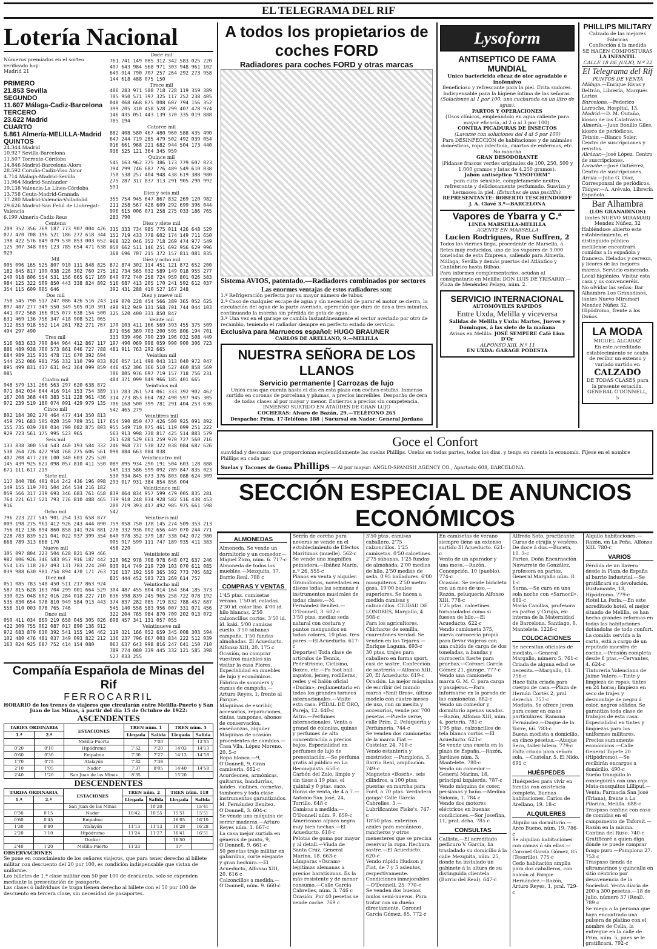EL TELEGRAMA DEL RIF
Lotería Nacional
Números premiados en el sorteo verificado hoy:
Madrid 21
PRIMERO
21.853 Sevilla
SEGUNDO
11.607 Málaga-Cadiz-Barcelona
TERCERO
23.622 Madrid
CUARTO
5.861 Almería-MELILLA-Madrid
QUINTOS
24.344 Madrid
10.927 Sevilla-Barcelona
11.507 Torrente-Córdoba
14.846 Madrid-Barcelona-Alora
28.592 Coruña-Cadiz-Viso Alcor
4.714 Málaga-Madrid-Sevilla
11.964 Madrid-Santander
19.138 Valencia-La Línea-Córdoba
13.758 Ceuta-Madrid-Granada
17.280 Madrid-Valencia-Valladolid
29.626 Madrid-San Feliú de Llobregat-Valencia
6.199 Almería-Cadiz-Reus
Centena
209 352 356 769 187 773 907 004 426 077 470 708 196 521 186 272 618 344 198 422 576 849 079 530 853 003 652 125 307 348 085 123 785 654 471 638 929
Mil
905 096 165 525 807 910 111 848 825 182 845 817 199 038 226 302 760 275 240 918 806 554 531 156 665 617 169 984 125 322 509 850 443 338 824 802 354 115 609 005 646
Dos mil
758 545 790 517 247 086 426 516 243 897 487 277 349 550 349 505 010 301 441 072 568 166 015 077 638 154 500 631 469 136 756 347 418 908 521 065 312 853 918 552 114 261 782 271 767 494 297 490
Tres mil
516 983 633 790 844 964 412 867 117 886 489 938 700 573 861 046 727 788 684 989 315 935 478 715 670 392 694 544 252 086 981 756 332 110 799 033 895 499 831 437 631 042 364 099 859 085
Cuatro mil
948 579 131 266 563 297 620 638 872 071 842 034 644 416 914 153 754 389 167 208 368 449 383 511 228 961 436 972 239 519 180 074 091 429 979 135
Cinco mil
802 184 302 270 464 477 414 350 813 459 791 683 505 020 359 789 351 117 155 735 039 780 034 790 082 875 803 929 723 561 175 995 523 965
Seis mil
133 838 300 554 543 460 193 584 332 538 264 726 427 958 768 275 606 561 407 208 477 218 100 340 603 225 520 145 439 925 621 098 057 810 411 550 671 111 617 219
Siete mil
117 840 786 401 014 242 436 196 098 149 155 119 701 504 264 534 216 182 059 566 317 239 693 346 683 761 658 764 221 617 521 793 776 810 488 465 916
Ocho mil
796 223 227 545 901 254 131 658 877 009 198 275 961 412 926 243 444 090 756 812 136 894 860 858 141 924 881 228 783 839 521 041 022 937 399 354 668 789 313 668 170
Nueve mil
305 097 804 223 504 628 821 639 466 982 006 926 346 583 057 916 187 442 554 135 118 287 493 131 783 224 200 039 988 630 981 754 894 470 171 763
Diez mil
051 085 783 548 450 511 217 863 924 587 815 628 163 704 299 001 664 529 330 025 048 602 016 284 018 227 710 535 830 654 978 810 949 584 913 443 556 310 003 078 765 746
Once mil
050 411 034 869 219 658 045 305 026 422 309 755 062 087 017 890 136 912 972 683 879 630 392 541 155 196 462 102 480 476 481 037 349 093 822 212 163 024 925 687 752 414 154 080
Doce mil
761 741 149 085 312 342 583 025 220 407 643 984 568 971 303 948 961 102 649 914 790 707 257 264 292 273 958 144 618 488 075 150
Trece mil
486 283 971 588 718 728 119 359 389 705 950 571 397 325 117 252 238 405 048 068 668 875 008 607 794 156 352 399 205 310 458 528 299 407 478 974 146 435 051 443 139 370 335 019 888 785 194
Catorce mil
882 408 580 467 480 960 588 435 490 647 244 719 285 479 502 492 039 054 016 661 968 221 682 944 504 173 440 936 525 121 364 345 959
Quince mil
545 163 962 375 386 173 779 607 023 794 799 746 687 776 489 549 610 038 750 538 257 404 948 438 619 388 980 275 287 317 837 313 291 905 290 992 591
Diez y seis mil
355 754 945 647 867 832 269 120 982 211 258 567 428 609 292 699 396 044 996 615 006 071 258 275 033 186 765 283 790
Diez y siete mil
335 333 734 985 775 011 426 648 529 152 719 433 778 602 174 149 711 650 968 322 046 352 718 269 474 977 549 050 662 511 146 251 692 956 629 996 368 696 707 215 372 157 811 081 835
Diez y ocho mil
872 874 302 114 451 121 872 652 200 162 734 565 032 589 149 018 955 277 649 972 740 258 724 959 801 026 583 516 687 413 205 170 241 592 612 037 392 431 288 410 527 167 248
Diez y nueve mil
149 070 228 454 566 389 365 052 625 490 912 949 131 568 701 744 044 103 325 520 400 331 850 847
Veinte mil
170 103 411 166 569 393 455 375 509 871 056 369 703 200 595 806 194 701 333 939 496 790 239 196 032 508 449 197 490 069 998 059 990 900 306 723 481 911 763 292 665
Veintiun mil
026 057 141 498 043 313 040 972 047 446 452 306 366 510 527 460 858 569 706 805 976 697 719 157 718 756 231 484 371 099 049 966 185 401 665
Veintidos mil
113 283 261 574 061 333 392 902 462 314 273 853 664 782 490 597 945 305 706 168 500 399 781 291 404 253 636 542 465 279
Veintitres mil
654 590 850 477 426 500 925 091 892 955 549 710 075 461 119 099 251 222 563 913 998 738 817 425 514 883 579 261 628 529 661 259 970 727 560 716 246 968 737 538 322 038 084 687 626 098 884 663 084 038
Veinticuatro mil
089 895 934 290 191 504 603 128 888 549 133 586 599 092 789 847 835 023 530 934 845 673 376 803 088 624 309 293 017 931 384 854 856 004
Veinticinco mil
839 864 834 957 599 479 005 835 281 739 918 248 034 928 582 516 438 453 200 719 393 417 492 985 975 661 598 542
Veintiseis mil
759 058 750 178 145 274 509 353 213 278 332 936 002 656 449 070 244 771 640 978 352 379 187 338 042 072 980 905 917 599 111 747 189 935 411 383 458 220
Veintisiete mil
320 962 978 708 978 648 072 637 246 930 914 749 219 720 103 070 611 085 716 137 192 559 365 392 773 705 682 835 444 452 583 723 269 614 757
Veintiocho mil
304 487 455 804 014 164 364 185 373 636 598 839 245 965 258 722 078 192 374 837 282 085 719 832 788 457 687 545 140 558 583 956 007 331 071 456 322 204 765 984 870 709 202 013 072 698 457 341 131 057 055
Veintinueve mil
119 321 166 052 659 345 008 303 594 136 237 796 867 003 834 222 512 039 063 637 643 998 816 247 641 150 710 789 774 080 339 445 332 121 585 398 527 033 255
Compañía Española de Minas del Rif
FERROCARRIL
HORARIO de los trenes de viajeros que circularán entre Melilla-Puerto y San Juan de las Minas, á partir del día 15 de Octubre de 1922:
ASCENDENTES
| TARIFA ORDINARIA | | ESTACIONES | TREN núm. 1 | | TREN núm. 5 | |
| --- | --- | --- | --- | --- | --- | --- |
| 1.ª | 2.ª | | Llegada | Salida | Llegada | Salida |
| | | Melilla-Puerto | | 7'00 | | 13'55 |
| 0'20 | 0'10 | Hipódromo | 7'52 | 7'20 | 14'03 | 14'13 |
| 0'60 | 0'30 | Empalme | 7'30 | 7'27 | 14'13 | 14'18 |
| 1'70 | 0'75 | Atalayón | 7'32 | 7'38 | | |
| 2'10 | 1'05 | Nador | 7'37 | 8'05 | 14'40 | 14'58 |
| 2'40 | 1'20 | San Juan de las Minas | 8'35 | | 15'20 | |
DESCENDENTES
| TARIFA ORDINARIA | | ESTACIONES | TREN núm. 2 | | TREN núm. 118 | |
| --- | --- | --- | --- | --- | --- | --- |
| 1.ª | 2.ª | | Llegada | Salida | Llegada | Salida |
| | | San Juan de las Minas | | 10'20 | | 15'41 |
| 0'30 | 0'15 | Nador | 10'42 | 10'55 | 15'51 | 15'51 |
| 0'60 | 0'45 | Empalme | | | 16'05 | 16'10 |
| 1'30 | 0'80 | Atalayón | 11'13 | 11'13 | 16'28 | 16'28 |
| 2'20 | 1'10 | Hipódromo | 11'24 | 11'27 | 16'41 | 16'51 |
| | | Docker | | | 16'50 | |
| 2'40 | 1'20 | Melilla-Puerto | 11'33 | | 17' | |
OBSERVACIONES
Se pone en conocimiento de los señores viajeros, que para tener derecho al billete militar con descuento del 20 por 100, es condición indispensable que vistan de uniforme.
Los billetes de 1.ª clase militar con 50 por 100 de descuento, solo se expenden mediante la presentación de pasaporte.
Las clases ó individuos de tropa tienen derecho al billete con el 50 por 100 de descuento en tercera clase, sin necesidad de pasaportes.
A todos los propietarios de coches FORD
Radiadores para coches FORD y otras marcas
Sistema AVIOS, patentado.—Radiadores combinados por sectores
Las enormes ventajas de estos radiadores son:
1.ª Refrigeración perfecta por su mayor número de tubos.
2.ª Caso de cualquier escape de agua y sin necesidad de parar el motor se cierra, la circulación del agua de la parte averiada, operación que dura de dos a tres minutos, continuando la marcha sin pérdida de gota de agua.
3.ª Una vez en el garage se cambia instantáneamente el sector averiado por otro de recambio, teniendo el radiador siempre en perfecto estado de servicio.
Exclusiva para Marruecos español: HUGO BRAUNER
CARLOS DE ARELLANO, 9.—MELILLA
NUESTRA SEÑORA DE LOS LLANOS
Servicio permanente | Carrozas de lujo
Unica casa que cuenta hasta el día en esta plaza con coches estufas. Inmenso surtido en coronas de porcelana y plumas, a precios increíbles. Despacho de cera de todas clases al por mayor y menor. Entierros a precios sin competencia.
INMENSO SURTIDO EN ATAÚDES DE GRAN LUJO
COCHERAS: Alvaro de Bazán, 29.—TELÉFONO 265
Despacho: Prim, 17-Teléfono 188 | Sucursal en Nador: General Jordana
Lysoform
ANTISEPTICO DE FAMA MUNDIAL
Unico bactericida eficaz de olor agradable e inofensivo
Beneficioso y refrescante para la piel. Evita sudores. Indispensable para la higiene íntima de las señoras. (Soluciones al 1 por 100, una cucharada en un litro de agua).
PARTOS Y OPERACIONES
(Usos clínicos, empleándolo en agua caliente para mayor eficacia, al 2 ó al 3 por 100).
CONTRA PICADURAS DE INSECTOS
(Lavarse con soluciones del 4 al 5 por 100)
Para DESINFECCION de habitaciones y de animales domésticos, ropa infectada, cuartos de enfermos, etc. No mancha
GRAN DESODORANTE
(Pídanse frascos verdes originales de 100, 250, 500 y 1.000 gramos y latas de 4.250 gramos).
Jabón antiséptico "LYSOFORM"
para cutis sensible, completamente neutro, refrescante y deliciosamente perfumado. Suaviza y hermosea la piel. (Estuches de una pastilla).
REPRESENTANTE: ROBERTO TESCHENDORFF
J. A. Clavé 3.º—BARCELONA
Vapores de Ybarra y C.ª
LINEA MARSELLA-MELILLA
AGENTE EN MARSELLA
Lucien Rodrigues, Rue Suffren, 2
Todos los viernes llega, procedente de Marsella, á fletes muy reducidos, uno de los vapores de 3.000 toneladas de esta Empresa, saliendo para Almería, Málaga, Sevilla y demás puertos del Atlántico y Cantábrico hasta Bilbao.
Para informes complementarios, acudan al consignatario en Melilla: DON LUIS DE YRISARRY.—Plaza de Menéndez Pelayo, núm. 2.
SERVICIO INTERNACIONAL
AUTOMÓVILES RAPIDOS
Entre Uxda, Melilla y viceversa
Salidas de Melilla y Uxda: Martes, Jueves y Domingos, á las siete de la mañana
Avisos en Melilla: JOSÉ SEMPERE Café Lion D'Or
ALFONSO XIII, N.º 11
EN UXDA: GARAGE PODESTA
PHILLIPS MILITARY
Calzado de las mejores Fábricas
Confección á la medida
SE HACEN COMPOSTURAS
LA INFANTIL
CALLE 18 DE JULIO, N.º 22
El Telegrama del Rif
PUNTOS DE VENTA
Málaga.—Enrique Rivas y Beltrán, Librería, Marqués Larios.
Barcelona.—Federico Larroche, Hospital, 13.
Madrid.—D. M. Outaño, kiosco de las Calatravas.
Almería.—Juan Bonillo Giles, kiosco de periódicos.
Tetuán.—Blanco Soler, Centro de suscripciones y revistas.
Alcázar.—José López, Centro de suscripciones.
Larache.—José Gutiérrez, Centro de suscripciones.
Arcila.—Julio G. Díaz, Corresponsal de periódicos.
Tánger.—A. Arévalo, Librería Española.
Bar Alhambra
(LOS GRANADINOS)
(antes NUEVO MIRAMAR)
Mendez Núñez, 32
Habiéndose abierto este establecimiento, el distinguido público melillense encontrará comidas a la española y francesa. Helados y cerveza, y licores de las mejores marcas. Servicio esmerado. Local higiénico. Visitar esta casa y os convenceréis.
No olvidar las señas: Bar Alhambra Los Granadinos, (antes Nuevo Miramar) Mendez Núñez 32, Hipódromo, frente a los Doños.
LA MODA
MIGUEL ALCARAZ
En este acreditado establecimiento se acaba de recibir un extenso y variado surtido en
CALZADO
DE TODAS CLASES para la presente estación.
GENERAL O'DONNELL, 5
Goce el Confort
suavidad y descanso que proporcionan esplendidamente las suelas Phillips. Uselas en todas partes, todos los días, y tenga en cuenta la economía. Fíjese en el nombre Phillips en cada par.
Suelas y Tacones de Goma Phillips — Al por mayor: ANGLO-SPANISH AGENCY CO., Apartado 608, BARCELONA.
SECCIÓN ESPECIAL DE ANUNCIOS ECONÓMICOS
ALMONEDAS
Almoneda. Se vende un dormitorio y un comedor.—Miguel Zazo, núm. 6. 717-c
Almoneda de todos los muebles.—Mezquita, 37, Barrio Real. 788 c
COMPRAS Y VENTAS
1'45 ptas. camisetas verano. 1'50 id. caladas. 2'30 id. color liso. 4'00 id. hilo blancas. 2'50 calzoncillos cortos. 3'50 id. id. kaki. 5'00 camisas cuello. 3'50 sábanas campaña. 1'50 fundas almohadas. El Acueducto. Alfonso XIII, 20. 175 c
Ocasión, no comprar vuestros muebles sin visitar la casa Flores. Especialidad en muebles de lujo y económicos. Fábrica de somniers y camas de campaña.—Arturo Reyes, 1, frente al Parque.
Máquinas de escribir, accesorios, reparaciones, cintas, tampones, abonos de conservación, enseñanzas, alquiler. Máquinas de ocasión procedentes de cambios.—Casa Vila, López Moreno, 20. 5-c
Ropa blanca.—9, O'Donnell, 9, Gran camisería. 662-c
Acordeones, armónicas, guitarras, bandurrias, laúdes, violines, cornetas, tambores y toda clase instrumentos garantizados. M. Fernández Benítez. O'Donnell, 3. 604-c
Se vende una máquina de serrar maderas.—Arturo Reyes núm. 1. 667-c
La casa mejor surtida en géneros de punto, 9, O'Donnell, 9. 661-c
50 pesetas traje militar en gabardina, corte elegante y gran hechura.—El Acueducto, Alfonso XIII, 20. 616 c
Calzoncillos a medida.—O'Donnell, núm. 9. 660-c
Serrín de corcho para neveras se vende en el establecimiento de Efectos Marítimos (muelle). 562-c
Se vende una magnífica peinadora.—Ibáñez Marín, n.º 26. 555-c
Pianos en venta y alquiler. Gramófonos, novedades en discos todas las semanas é instrumentos musicales de todas clases.—M. Fernández Benítez.—O'Donnell, 3. 602-c
3'50 ptas. medias seda natural con costura y puntos menguados en todos colores, 10 ptas. tres pares.—El Acueducto. 617-c
Deportes! Toda clase de artículos de Tennis, Pedestrismo, Ciclismo, Boxeo, etc.—Fa foot ball: zapatos, jersey, rodilleras, redes y el balón oficial «Ducim», reglamentario en todos los grandes torneos internacionales.—Visite esta casa: PEDAL DE ORO, Pareja, 12. 640-c
Astra.—Perfumes internacionales. Venta a granel de colonias, quinas y perfumes de alta concentración a precios bajos. Especialidad en perfumes de lujo de presentación.—Se perfuma gratis al público en La Reconquista. 650-c
Carbón del Zalo, limpio y sin tizos á 19 ptas. el quintal y 0 ptas. saco. Horas de venta, de 4 a 7.—Antonio San José, 24, Torrillo. 648 c
Camisas a medida.—O'Donnell núm. 9. 659-c
Americanas alpaca negra muy bien hechas.—El Acueducto. 618-c
Pelotas de goma por mayor y al detall.—Viuda de Santa Cruz, General Marina, 18. 663-c
Lámparas «Osram» legítimas alemanas a precios baratísimos. Es la más resistente y de menor consumo.—Calle García Cabrelles, núm. 3. 746 c
Ocasión. Por 40 pesetas se vende coche. 769 c
3'50 ptas. camisas caballero. 2'75 calzoncillos. 1'25 camisetas. 0'50 calcetines. 2'75 sábanas. 1'25 fundas de almohada. 2'00 medias de hilo. 2'50 medias de seda. 0'95 bañadores. 6'00 mosquiteros. 2'50 metro gasa. 19'00 baules superiores. Se hacen a medida camisas y calzoncillos. CIUDAD DE LONDRES, Margallo, 4. 508-c
Para los agricultores. Chícharos de semilla, cuarentones verdad. Se venden en los Tejares.—Enrique Laguna. 693-c
30 ptas. trajes para caballero en forma sport, casi de sastre. Confección de sastrería.—Alfonso XIII, 20, El Acueducto. 619-c
Ocasión. La mejor máquina de escribir del mundo marca «Smit Bros», último modelo con cuatro meses de uso, con su mesita y accesorios, vende por 700 pesetas.—Puede verse, calle Prim, 2, Peluquería y Perfumería. 744-c
Se venden dos camionetas de la marca Fiat.—Castelar, 24. 718-c
Vendo estantería y mostrador. —Pamplona, 3, Barrio Real, ampliación. 749-c
Magnetos «Bosch», seis cilindros, a 100 ptas; puestas en marcha para Ford, a 70 ptas. Verdadera ganga! Calle García Cabrelles, 3.—Lubrificantes Fiske's. 747-c
18'50 ptas. enterizos azules para mecánicos, rancheros y otros menesteres que se precisa reservar la ropa. Hechura sastre.—El Acueducto. 620-c
Vendo rápido Hudson y Fiat, de 7 y 5 asientos, respectivamente. Condiciones inmejorables.—O'Donnell, 25. 770-c
Se venden dos buenos mulos semi-nuevos. Para tratar con su dueño directamente, Coronel García Gómez, 85. 772-c
En camisetas de verano siempre tiene un extenso surtido El Acueducto. 621-c
Venta de un aparador y una mesa.—Razón, Concepción, 10 (pueblo). 774-c
Ocasión. Se vende bicicleta con un mes de uso.—Razón, peluquería Alfonso XIII. 778-c
1'25 ptas. calcetines tornasolados como si fuesen de hilo.—El Acueducto. 622-c
Vendo camioneta 375, nueva carrocería propia para llevar viajeros con una cabida de carga de dos toneladas, a bandas y carrocería fuerte para pruebas.—Coronel García Gómez 21, garage. 777-c
Vendo una camioneta marca G. M. C. para carga y pasajeros.—Para informarse en la parada de las camionetas. 882-c
Vendo un comedor y dormitorio apenas usados.—Razón, Alfonso XIII, núm. 4, portería. 781-c
1'95 ptas. calzoncillos de tela blanca cortos.—El Acueducto. 623-c
Se vende una caseta en la plaza de España.—Razón, Jardines núm. 3, Mantelete. 780-c
Vendo un comedor.—General Marina, 18, principal izquierda. 787-c
Vendo máquina de coser, persianas y baño.—Medina Sidonia, 1. 784 c
Vendo dos motores eléctricos en buenas condiciones.—Sor Josefina, 11, pral. dcha. 785 c
CONSULTAS
Callista.—El acreditado pedicuro V. García, ha trasladado su domicilio á la calle Mezquita, núm. 25, donde ha instalado un gabinete á la altura de su distinguida clientela (Barrio del Real). 647-c
Alfredo Soto, practicante. Curas de cirujía y venéreo. De doce á dos.—Buceta, 10. 3-c
Partos. Doña Encarnación Navarrete de González, profesora en partos. General Margallo núm. 8. 1-c
Sarna.—Se cura en una sola noche con «Sarnocil». 681-c
María Canillas, profesora en partos y Cirujía, ex-interna de la Maternidad de Barcelona. Santiago, 8, Mantelete. 1226-c
COLOCACIONES
Se necesitan oficiales de modista.—General Margallo, número 5. 761-c
Criada de alguna edad se necesita.—Margallo, 11. 756-c
Hace falta criada para cuerpo de casa.—Plaza de Hernán Cortés 2, pral. derecha. 757-c
Modista. Se ofrece joven para coser en casas particulares. Ramona Fernández.—Duque de la Torre, 66. 783-c
Buena modista a domicilio, en cinco pesetas.—Ataque Seco, taller hilero. 779-c
Falta criada para señora sola. —Castelar, 5, El Nido. 691 c
HUÉSPEDES
Huéspedes para vivir en familia con asistencia completa. Buenas habitaciones. Carlos de Arellano, 19. 18-c
ALQUILERES
Alquilo un dormitorio.—Arco Bueno, núm. 19. 786-c
Se alquilan habitaciones con camas ó sin ellas.—Coronel García Gómez, 85 (Tesorillo). 775-c
Cedo habitación amplia para dos caballeros, con balcón al Parque Hernández.—Razón, Arturo Reyes, 1, pral. 729-c
Alquilo habitaciones.—Razón, en La Peña, Alfonso XIII. 780-c
VARIOS
Pérdida de un llavero desde la Plaza de España al barrio Industrial.—Se gratificará su devolución, Bustamante, 18, Hipódromo. 779-c
Hotel La Perla.—En este acreditado hotel, el mejor situado de Melilla, se han hecho grandes reformas en todas las habitaciones dotándolas de todo confort. La comida servida a la carta, está a cargo de un reputado maestro de cocina.—Pensión completa desde 6 ptas.—Cervantes, 4. 624-c
Tintorería Valenciana de Jaime Valero.—Tinte y limpieza de ropas; tintes en 24 horas; limpieza en seco de trajes y desmontaje de negro á color, negros sólidos. Se garantiza toda clase de trabajos de esta casa. Especialidad en tintes y limpiezas para los uniformes militares. Precios sumamente económicos.—Calle General Topete 20 (Hipódromo).—Se recibirán encargos a domicilio. 490-c
Sueño tranquilo lo conseguirás con una caja Mata-mosquitos Lilliput.—Venta: Farmacia San José (Triana), frente a La Pilarica, Melilla. 688-c
Traspaso cantina con casa de comidas en el campamento de Taforsit.—Razón en la misma. Cantina del Ruso. 740-c
Gratificaré a quien diga dónde se puede comprar fango puro.—Pamplona 27. 753 c
Traspaso tienda de ultramarinos y quincalla en sitio céntrico por desavenencia de la Sociedad. Venta diaria de 200 a 300 pesetas.—18 de Julio, número 37 (Real). 789 c
Se ruega a la persona que haya encontrado una pulsera de platino con el nombre de Celia, la entregue en la calle de Prim, núm. 5, pues se le gratificará. 792-c